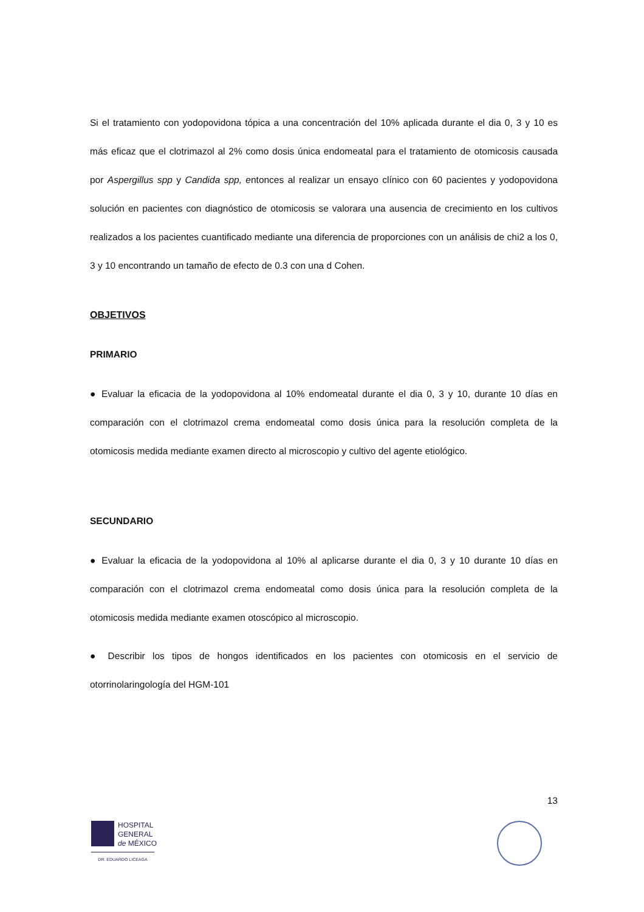Si el tratamiento con yodopovidona tópica a una concentración del 10% aplicada durante el dia 0, 3 y 10 es más eficaz que el clotrimazol al 2% como dosis única endomeatal para el tratamiento de otomicosis causada por Aspergillus spp y Candida spp, entonces al realizar un ensayo clínico con 60 pacientes y yodopovidona solución en pacientes con diagnóstico de otomicosis se valorara una ausencia de crecimiento en los cultivos realizados a los pacientes cuantificado mediante una diferencia de proporciones con un análisis de chi2 a los 0, 3 y 10 encontrando un tamaño de efecto de 0.3 con una d Cohen.
OBJETIVOS
PRIMARIO
● Evaluar la eficacia de la yodopovidona al 10% endomeatal durante el dia 0, 3 y 10, durante 10 días en comparación con el clotrimazol crema endomeatal como dosis única para la resolución completa de la otomicosis medida mediante examen directo al microscopio y cultivo del agente etiológico.
SECUNDARIO
● Evaluar la eficacia de la yodopovidona al 10% al aplicarse durante el dia 0, 3 y 10 durante 10 días en comparación con el clotrimazol crema endomeatal como dosis única para la resolución completa de la otomicosis medida mediante examen otoscópico al microscopio.
● Describir los tipos de hongos identificados en los pacientes con otomicosis en el servicio de otorrinolaringología del HGM-101
13
HOSPITAL
GENERAL
de MÉXICO
DR. EDUARDO LICEAGA